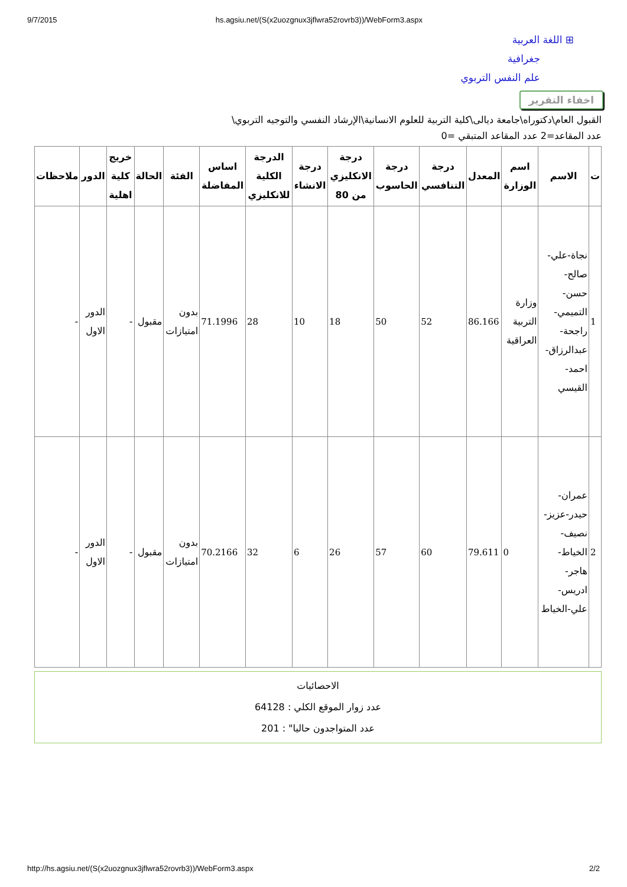9/7/2015 hs.agsiu.net/(S(x2uozgnux3jflwra52rovrb3))/WebForm3.aspx
⊞ اللغة العربية
جغرافية
علم النفس التربوي
اخفاء التقرير
القبول العام\دكتوراه\جامعة ديالى\كلية التربية للعلوم الانسانية\الإرشاد النفسي والتوجيه التربوي\
عدد المقاعد=2 عدد المقاعد المتبقي =0
| ت | الاسم | اسم الوزارة | المعدل | درجة التنافسي | درجة الحاسوب | درجة الانكليزي من 80 | درجة الانشاء | الدرجة الكلية للانكليزي | اساس المفاضلة | الفئة | الحالة | خريج كلية اهلية | الدور | ملاحظات |
| --- | --- | --- | --- | --- | --- | --- | --- | --- | --- | --- | --- | --- | --- | --- |
| 1 | نجاة-علي-صالح-حسن-التميمي-راجحة-عبدالرزاق-احمد-القيسي | وزارة التربية العراقية | 86.166 | 52 | 50 | 18 | 10 | 28 | 71.1996 | بدون امتيازات | مقبول | - | الدور الاول | - |
| 2 | عمران-حيدر-عزيز-نصيف-الخياط-هاجر-ادريس-علي-الخياط | 0 | 79.611 | 60 | 57 | 26 | 6 | 32 | 70.2166 | بدون امتيازات | مقبول | - | الدور الاول | - |
الاحصائيات
عدد زوار الموقع الكلي : 64128
عدد المتواجدون حاليا" : 201
http://hs.agsiu.net/(S(x2uozgnux3jflwra52rovrb3))/WebForm3.aspx 2/2